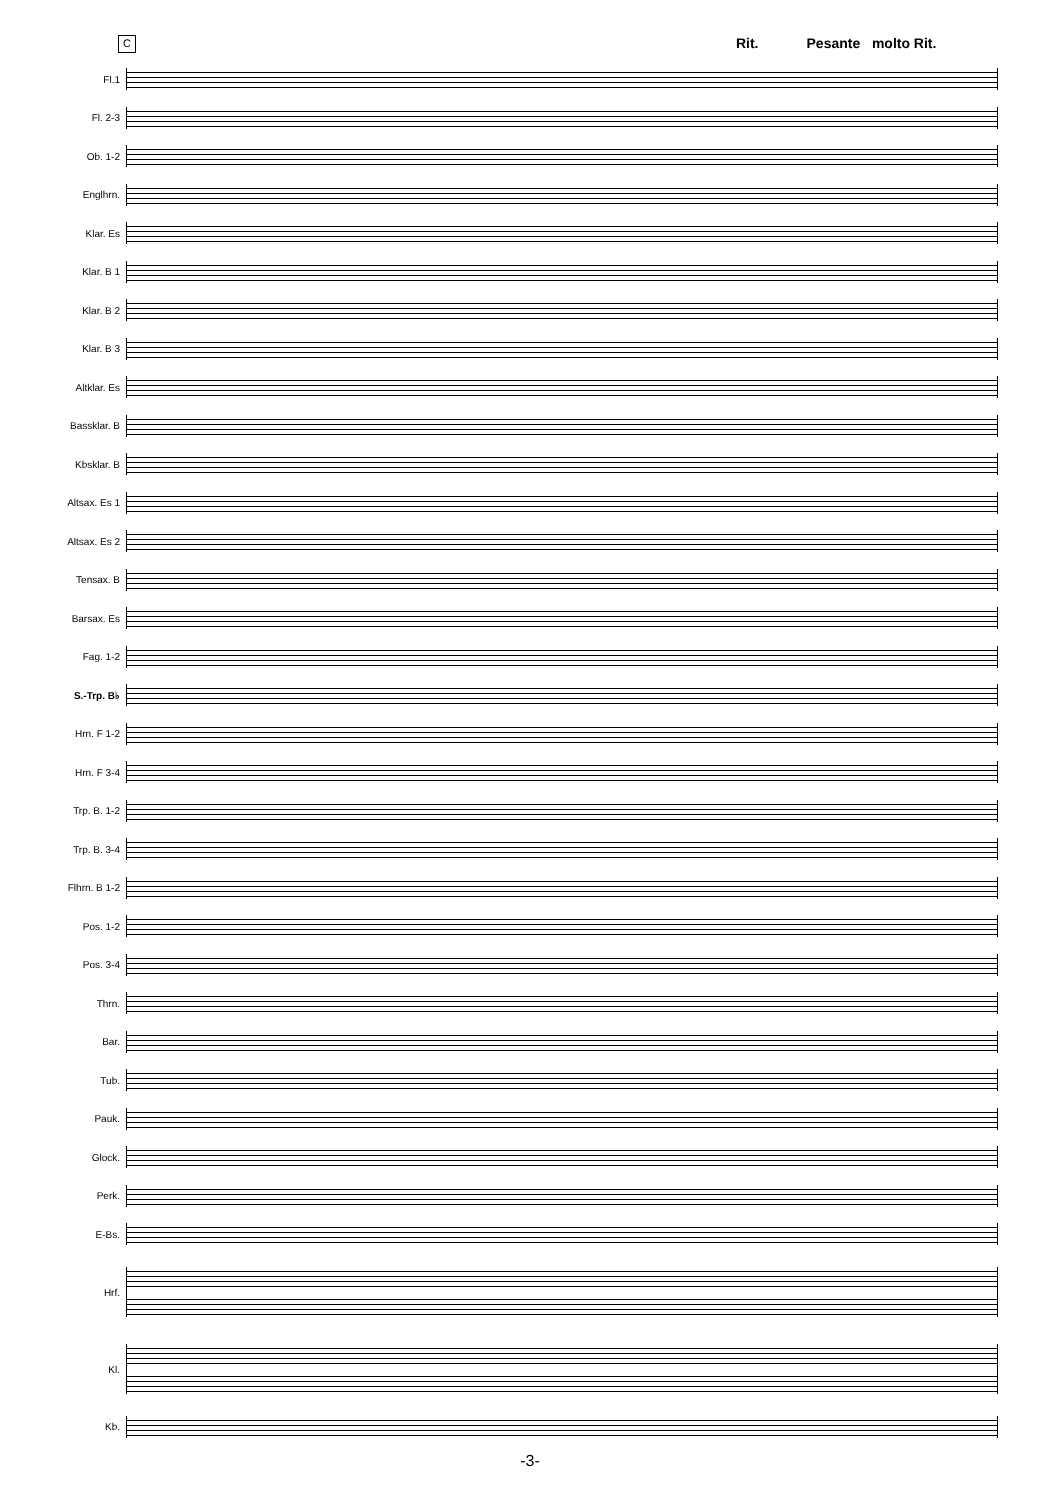C
Rit. Pesante molto Rit.
Fl.1
Fl. 2-3
Ob. 1-2
Englhrn.
Klar. Es
Klar. B 1
Klar. B 2
Klar. B 3
Altklar. Es
Bassklar. B
Kbsklar. B
Altsax. Es 1
Altsax. Es 2
Tensax. B
Barsax. Es
Fag. 1-2
S.-Trp. B♭
Hrn. F 1-2
Hrn. F 3-4
Trp. B. 1-2
Trp. B. 3-4
Flhrn. B 1-2
Pos. 1-2
Pos. 3-4
Thrn.
Bar.
Tub.
Pauk.
Glock.
Perk.
E-Bs.
Hrf.
Kl.
Kb.
-3-